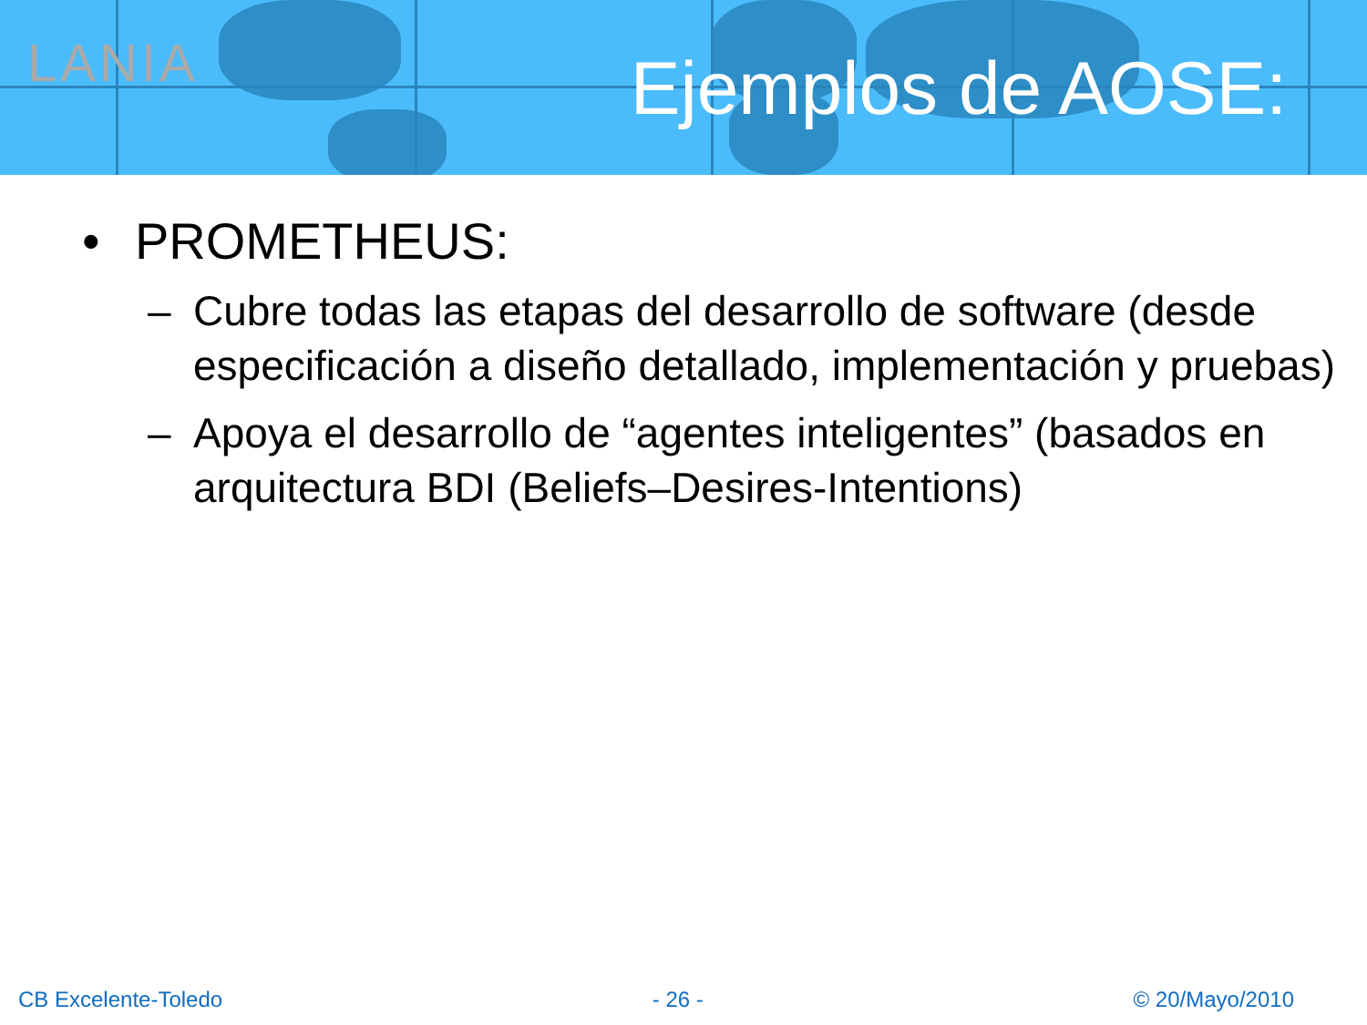LANIA Ejemplos de AOSE:
• PROMETHEUS:
– Cubre todas las etapas del desarrollo de software (desde especificación a diseño detallado, implementación y pruebas)
– Apoya el desarrollo de “agentes inteligentes” (basados en arquitectura BDI (Beliefs–Desires-Intentions)
CB Excelente-Toledo - 26 - © 20/Mayo/2010